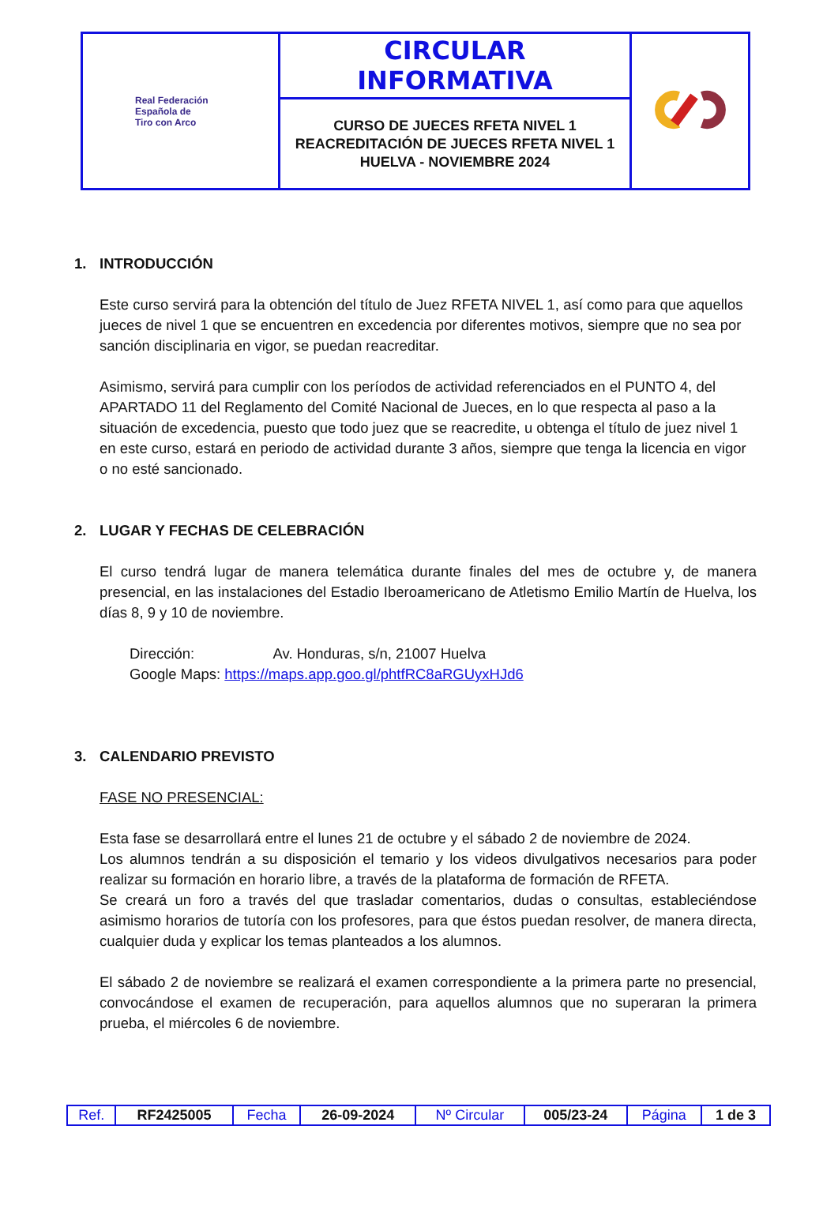| Real Federación Española de Tiro con Arco | CIRCULAR INFORMATIVA | |
| | CURSO DE JUECES RFETA NIVEL 1 REACREDITACIÓN DE JUECES RFETA NIVEL 1 HUELVA - NOVIEMBRE 2024 | |
1. INTRODUCCIÓN
Este curso servirá para la obtención del título de Juez RFETA NIVEL 1, así como para que aquellos jueces de nivel 1 que se encuentren en excedencia por diferentes motivos, siempre que no sea por sanción disciplinaria en vigor, se puedan reacreditar.
Asimismo, servirá para cumplir con los períodos de actividad referenciados en el PUNTO 4, del APARTADO 11 del Reglamento del Comité Nacional de Jueces, en lo que respecta al paso a la situación de excedencia, puesto que todo juez que se reacredite, u obtenga el título de juez nivel 1 en este curso, estará en periodo de actividad durante 3 años, siempre que tenga la licencia en vigor o no esté sancionado.
2. LUGAR Y FECHAS DE CELEBRACIÓN
El curso tendrá lugar de manera telemática durante finales del mes de octubre y, de manera presencial, en las instalaciones del Estadio Iberoamericano de Atletismo Emilio Martín de Huelva, los días 8, 9 y 10 de noviembre.
Dirección: Av. Honduras, s/n, 21007 Huelva
Google Maps: https://maps.app.goo.gl/phtfRC8aRGUyxHJd6
3. CALENDARIO PREVISTO
FASE NO PRESENCIAL:
Esta fase se desarrollará entre el lunes 21 de octubre y el sábado 2 de noviembre de 2024.
Los alumnos tendrán a su disposición el temario y los videos divulgativos necesarios para poder realizar su formación en horario libre, a través de la plataforma de formación de RFETA.
Se creará un foro a través del que trasladar comentarios, dudas o consultas, estableciéndose asimismo horarios de tutoría con los profesores, para que éstos puedan resolver, de manera directa, cualquier duda y explicar los temas planteados a los alumnos.
El sábado 2 de noviembre se realizará el examen correspondiente a la primera parte no presencial, convocándose el examen de recuperación, para aquellos alumnos que no superaran la primera prueba, el miércoles 6 de noviembre.
| Ref. | RF2425005 | Fecha | 26-09-2024 | Nº Circular | 005/23-24 | Página | 1 de 3 |